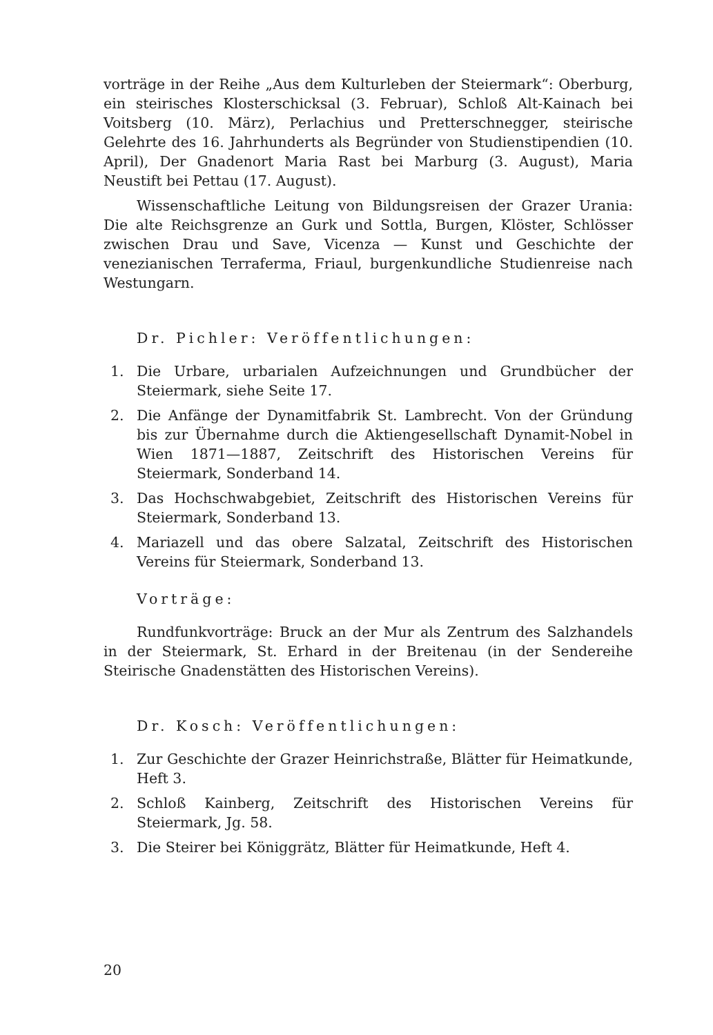vorträge in der Reihe „Aus dem Kulturleben der Steiermark“: Oberburg, ein steirisches Klosterschicksal (3. Februar), Schloß Alt-Kainach bei Voitsberg (10. März), Perlachius und Pretterschnegger, steirische Gelehrte des 16. Jahrhunderts als Begründer von Studienstipendien (10. April), Der Gnadenort Maria Rast bei Marburg (3. August), Maria Neustift bei Pettau (17. August).
Wissenschaftliche Leitung von Bildungsreisen der Grazer Urania: Die alte Reichsgrenze an Gurk und Sottla, Burgen, Klöster, Schlösser zwischen Drau und Save, Vicenza — Kunst und Geschichte der venezianischen Terraferma, Friaul, burgenkundliche Studienreise nach Westungarn.
Dr. Pichler: Veröffentlichungen:
1. Die Urbare, urbarialen Aufzeichnungen und Grundbücher der Steiermark, siehe Seite 17.
2. Die Anfänge der Dynamitfabrik St. Lambrecht. Von der Gründung bis zur Übernahme durch die Aktiengesellschaft Dynamit-Nobel in Wien 1871—1887, Zeitschrift des Historischen Vereins für Steiermark, Sonderband 14.
3. Das Hochschwabgebiet, Zeitschrift des Historischen Vereins für Steiermark, Sonderband 13.
4. Mariazell und das obere Salzatal, Zeitschrift des Historischen Vereins für Steiermark, Sonderband 13.
Vorträge:
Rundfunkvorträge: Bruck an der Mur als Zentrum des Salzhandels in der Steiermark, St. Erhard in der Breitenau (in der Sendereihe Steirische Gnadenstätten des Historischen Vereins).
Dr. Kosch: Veröffentlichungen:
1. Zur Geschichte der Grazer Heinrichstraße, Blätter für Heimatkunde, Heft 3.
2. Schloß Kainberg, Zeitschrift des Historischen Vereins für Steiermark, Jg. 58.
3. Die Steirer bei Königgrätz, Blätter für Heimatkunde, Heft 4.
20